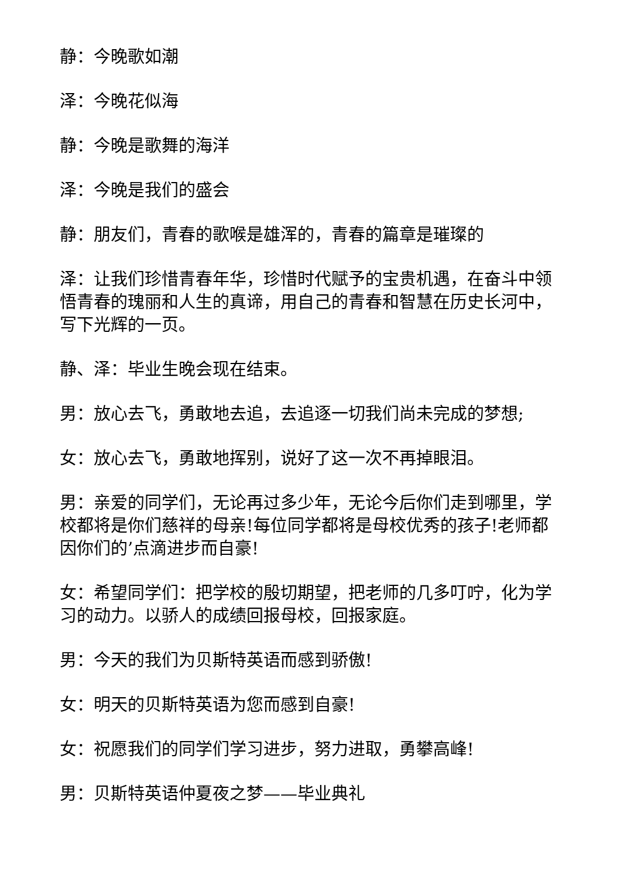静：今晚歌如潮
泽：今晚花似海
静：今晚是歌舞的海洋
泽：今晚是我们的盛会
静：朋友们，青春的歌喉是雄浑的，青春的篇章是璀璨的
泽：让我们珍惜青春年华，珍惜时代赋予的宝贵机遇，在奋斗中领悟青春的瑰丽和人生的真谛，用自己的青春和智慧在历史长河中，写下光辉的一页。
静、泽：毕业生晚会现在结束。
男：放心去飞，勇敢地去追，去追逐一切我们尚未完成的梦想;
女：放心去飞，勇敢地挥别，说好了这一次不再掉眼泪。
男：亲爱的同学们，无论再过多少年，无论今后你们走到哪里，学校都将是你们慈祥的母亲!每位同学都将是母校优秀的孩子!老师都因你们的’点滴进步而自豪!
女：希望同学们：把学校的殷切期望，把老师的几多叮咛，化为学习的动力。以骄人的成绩回报母校，回报家庭。
男：今天的我们为贝斯特英语而感到骄傲!
女：明天的贝斯特英语为您而感到自豪!
女：祝愿我们的同学们学习进步，努力进取，勇攀高峰!
男：贝斯特英语仲夏夜之梦——毕业典礼